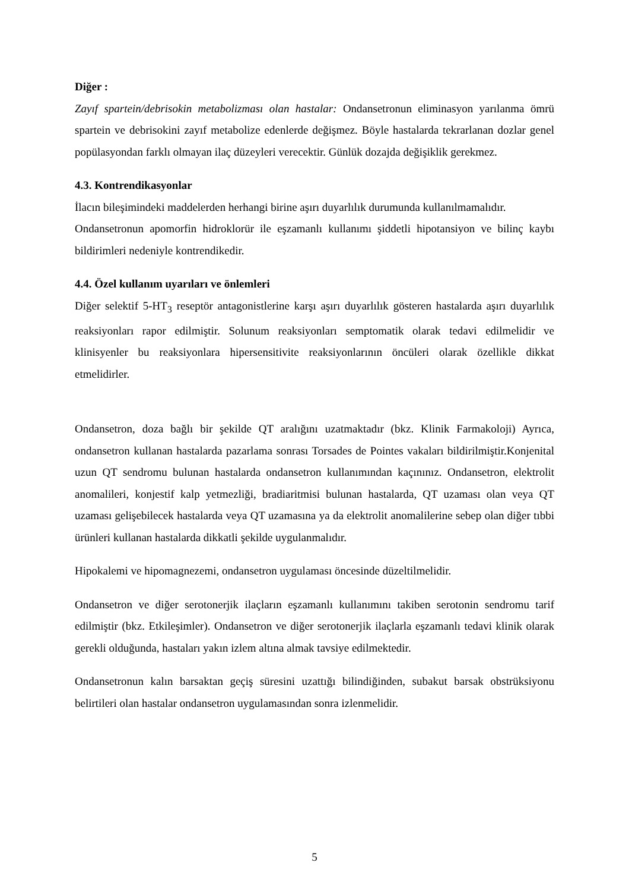Diğer :
Zayıf spartein/debrisokin metabolizması olan hastalar: Ondansetronun eliminasyon yarılanma ömrü spartein ve debrisokini zayıf metabolize edenlerde değişmez. Böyle hastalarda tekrarlanan dozlar genel popülasyondan farklı olmayan ilaç düzeyleri verecektir. Günlük dozajda değişiklik gerekmez.
4.3. Kontrendikasyonlar
İlacın bileşimindeki maddelerden herhangi birine aşırı duyarlılık durumunda kullanılmamalıdır.
Ondansetronun apomorfin hidroklorür ile eşzamanlı kullanımı şiddetli hipotansiyon ve bilinç kaybı bildirimleri nedeniyle kontrendikedir.
4.4. Özel kullanım uyarıları ve önlemleri
Diğer selektif 5-HT<sub>3</sub> reseptör antagonistlerine karşı aşırı duyarlılık gösteren hastalarda aşırı duyarlılık reaksiyonları rapor edilmiştir. Solunum reaksiyonları semptomatik olarak tedavi edilmelidir ve klinisyenler bu reaksiyonlara hipersensitivite reaksiyonlarının öncüleri olarak özellikle dikkat etmelidirler.
Ondansetron, doza bağlı bir şekilde QT aralığını uzatmaktadır (bkz. Klinik Farmakoloji) Ayrıca, ondansetron kullanan hastalarda pazarlama sonrası Torsades de Pointes vakaları bildirilmiştir.Konjenital uzun QT sendromu bulunan hastalarda ondansetron kullanımından kaçınınız. Ondansetron, elektrolit anomalileri, konjestif kalp yetmezliği, bradiaritmisi bulunan hastalarda, QT uzaması olan veya QT uzaması gelişebilecek hastalarda veya QT uzamasına ya da elektrolit anomalilerine sebep olan diğer tıbbi ürünleri kullanan hastalarda dikkatli şekilde uygulanmalıdır.
Hipokalemi ve hipomagnezemi, ondansetron uygulaması öncesinde düzeltilmelidir.
Ondansetron ve diğer serotonerjik ilaçların eşzamanlı kullanımını takiben serotonin sendromu tarif edilmiştir (bkz. Etkileşimler). Ondansetron ve diğer serotonerjik ilaçlarla eşzamanlı tedavi klinik olarak gerekli olduğunda, hastaları yakın izlem altına almak tavsiye edilmektedir.
Ondansetronun kalın barsaktan geçiş süresini uzattığı bilindiğinden, subakut barsak obstrüksiyonu belirtileri olan hastalar ondansetron uygulamasından sonra izlenmelidir.
5